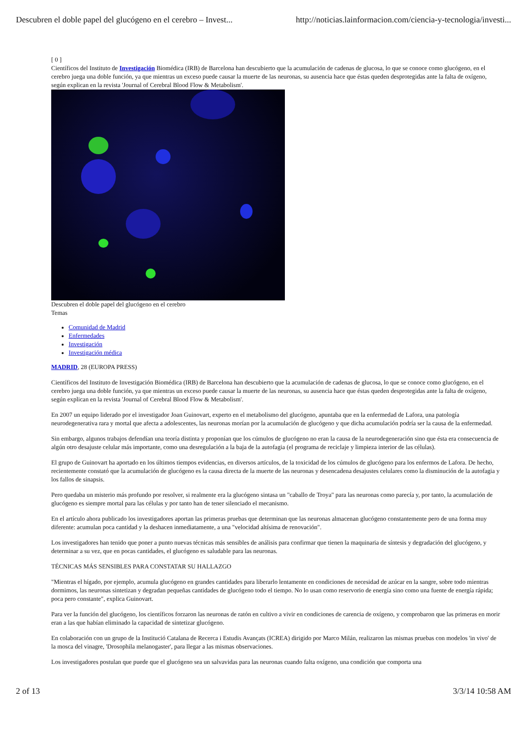Descubren el doble papel del glucógeno en el cerebro – Invest... http://noticias.lainformacion.com/ciencia-y-tecnologia/investi...
[ 0 ]
Científicos del Instituto de Investigación Biomédica (IRB) de Barcelona han descubierto que la acumulación de cadenas de glucosa, lo que se conoce como glucógeno, en el cerebro juega una doble función, ya que mientras un exceso puede causar la muerte de las neuronas, su ausencia hace que éstas queden desprotegidas ante la falta de oxígeno, según explican en la revista 'Journal of Cerebral Blood Flow & Metabolism'.
Descubren el doble papel del glucógeno en el cerebro
Temas
Comunidad de Madrid
Enfermedades
Investigación
Investigación médica
MADRID, 28 (EUROPA PRESS)
Científicos del Instituto de Investigación Biomédica (IRB) de Barcelona han descubierto que la acumulación de cadenas de glucosa, lo que se conoce como glucógeno, en el cerebro juega una doble función, ya que mientras un exceso puede causar la muerte de las neuronas, su ausencia hace que éstas queden desprotegidas ante la falta de oxígeno, según explican en la revista 'Journal of Cerebral Blood Flow & Metabolism'.
En 2007 un equipo liderado por el investigador Joan Guinovart, experto en el metabolismo del glucógeno, apuntaba que en la enfermedad de Lafora, una patología neurodegenerativa rara y mortal que afecta a adolescentes, las neuronas morían por la acumulación de glucógeno y que dicha acumulación podría ser la causa de la enfermedad.
Sin embargo, algunos trabajos defendían una teoría distinta y proponían que los cúmulos de glucógeno no eran la causa de la neurodegeneración sino que ésta era consecuencia de algún otro desajuste celular más importante, como una desregulación a la baja de la autofagia (el programa de reciclaje y limpieza interior de las células).
El grupo de Guinovart ha aportado en los últimos tiempos evidencias, en diversos artículos, de la toxicidad de los cúmulos de glucógeno para los enfermos de Lafora. De hecho, recientemente constató que la acumulación de glucógeno es la causa directa de la muerte de las neuronas y desencadena desajustes celulares como la disminución de la autofagia y los fallos de sinapsis.
Pero quedaba un misterio más profundo por resolver, si realmente era la glucógeno sintasa un "caballo de Troya" para las neuronas como parecía y, por tanto, la acumulación de glucógeno es siempre mortal para las células y por tanto han de tener silenciado el mecanismo.
En el artículo ahora publicado los investigadores aportan las primeras pruebas que determinan que las neuronas almacenan glucógeno constantemente pero de una forma muy diferente: acumulan poca cantidad y la deshacen inmediatamente, a una "velocidad altísima de renovación".
Los investigadores han tenido que poner a punto nuevas técnicas más sensibles de análisis para confirmar que tienen la maquinaria de síntesis y degradación del glucógeno, y determinar a su vez, que en pocas cantidades, el glucógeno es saludable para las neuronas.
TÉCNICAS MÁS SENSIBLES PARA CONSTATAR SU HALLAZGO
"Mientras el hígado, por ejemplo, acumula glucógeno en grandes cantidades para liberarlo lentamente en condiciones de necesidad de azúcar en la sangre, sobre todo mientras dormimos, las neuronas sintetizan y degradan pequeñas cantidades de glucógeno todo el tiempo. No lo usan como reservorio de energía sino como una fuente de energía rápida; poca pero constante", explica Guinovart.
Para ver la función del glucógeno, los científicos forzaron las neuronas de ratón en cultivo a vivir en condiciones de carencia de oxígeno, y comprobaron que las primeras en morir eran a las que habían eliminado la capacidad de sintetizar glucógeno.
En colaboración con un grupo de la Institució Catalana de Recerca i Estudis Avançats (ICREA) dirigido por Marco Milán, realizaron las mismas pruebas con modelos 'in vivo' de la mosca del vinagre, 'Drosophila melanogaster', para llegar a las mismas observaciones.
Los investigadores postulan que puede que el glucógeno sea un salvavidas para las neuronas cuando falta oxígeno, una condición que comporta una
2 of 13 3/3/14 10:58 AM